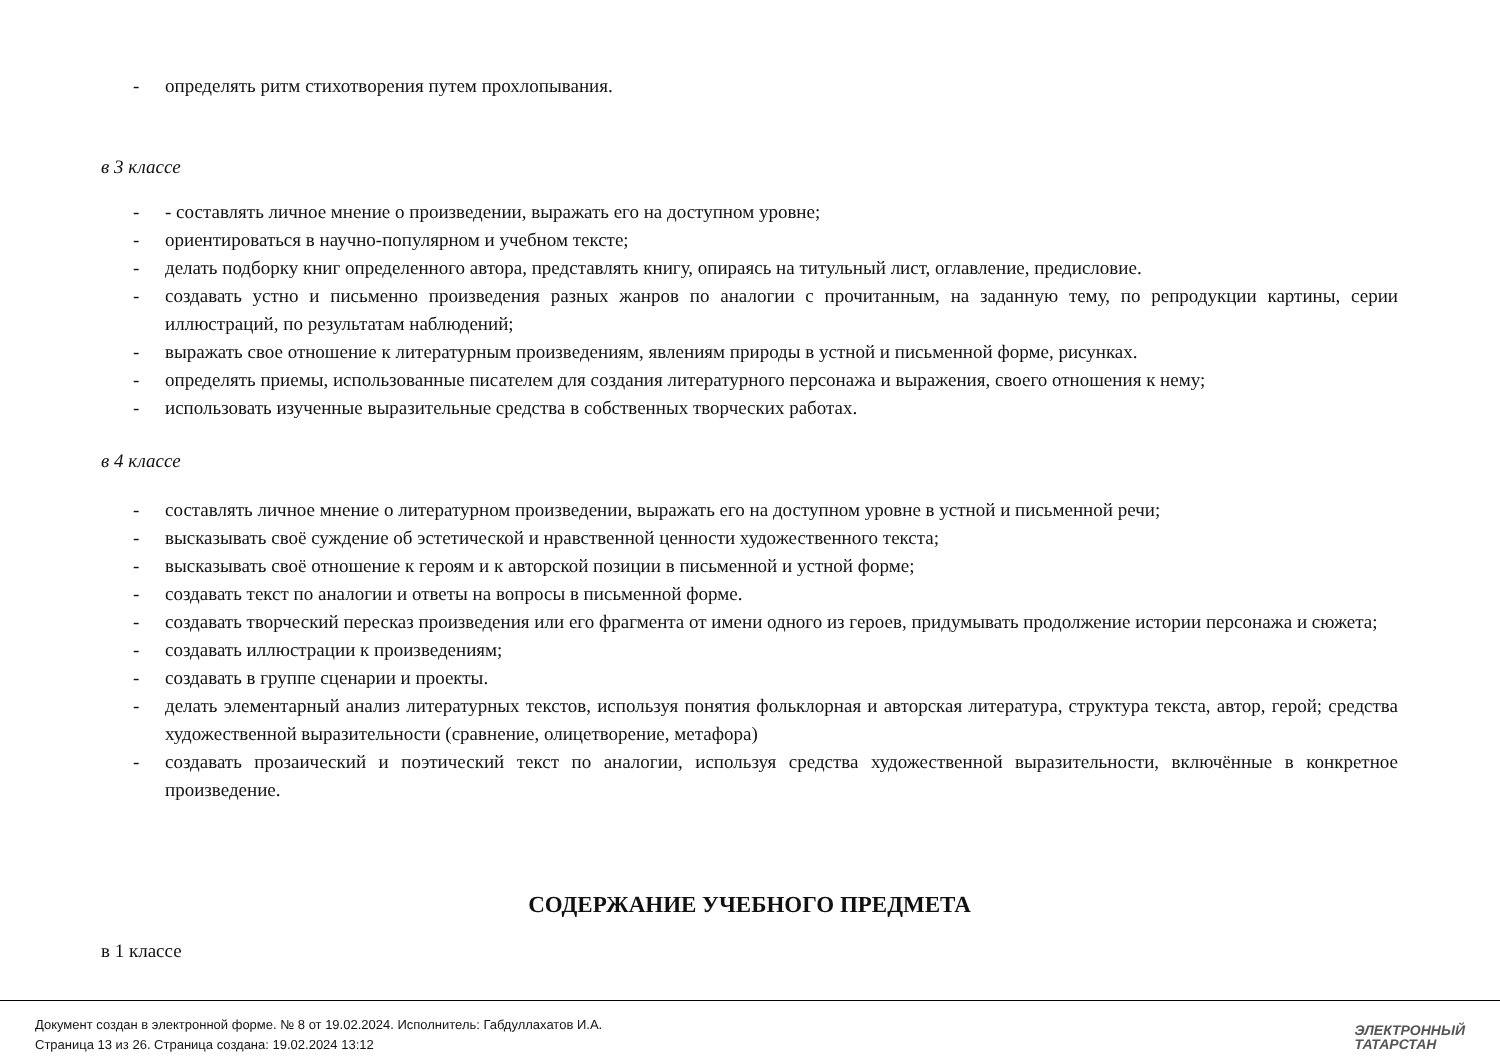- определять ритм стихотворения путем прохлопывания.
в 3 классе
- - составлять личное мнение о произведении, выражать его на доступном уровне;
- ориентироваться в научно-популярном и учебном тексте;
- делать подборку книг определенного автора, представлять книгу, опираясь на титульный лист, оглавление, предисловие.
- создавать устно и письменно произведения разных жанров по аналогии с прочитанным, на заданную тему, по репродукции картины, серии иллюстраций, по результатам наблюдений;
- выражать свое отношение к литературным произведениям, явлениям природы в устной и письменной форме, рисунках.
- определять приемы, использованные писателем для создания литературного персонажа и выражения, своего отношения к нему;
- использовать изученные выразительные средства в собственных творческих работах.
в 4 классе
- составлять личное мнение о литературном произведении, выражать его на доступном уровне в устной и письменной речи;
- высказывать своё суждение об эстетической и нравственной ценности художественного текста;
- высказывать своё отношение к героям и к авторской позиции в письменной и устной форме;
- создавать текст по аналогии и ответы на вопросы в письменной форме.
- создавать творческий пересказ произведения или его фрагмента от имени одного из героев, придумывать продолжение истории персонажа и сюжета;
- создавать иллюстрации к произведениям;
- создавать в группе сценарии и проекты.
- делать элементарный анализ литературных текстов, используя понятия фольклорная и авторская литература, структура текста, автор, герой; средства художественной выразительности (сравнение, олицетворение, метафора)
- создавать прозаический и поэтический текст по аналогии, используя средства художественной выразительности, включённые в конкретное произведение.
СОДЕРЖАНИЕ УЧЕБНОГО ПРЕДМЕТА
в 1 классе
Документ создан в электронной форме. № 8 от 19.02.2024. Исполнитель: Габдуллахатов И.А.
Страница 13 из 26. Страница создана: 19.02.2024 13:12
ЭЛЕКТРОННЫЙ
ТАТАРСТАН